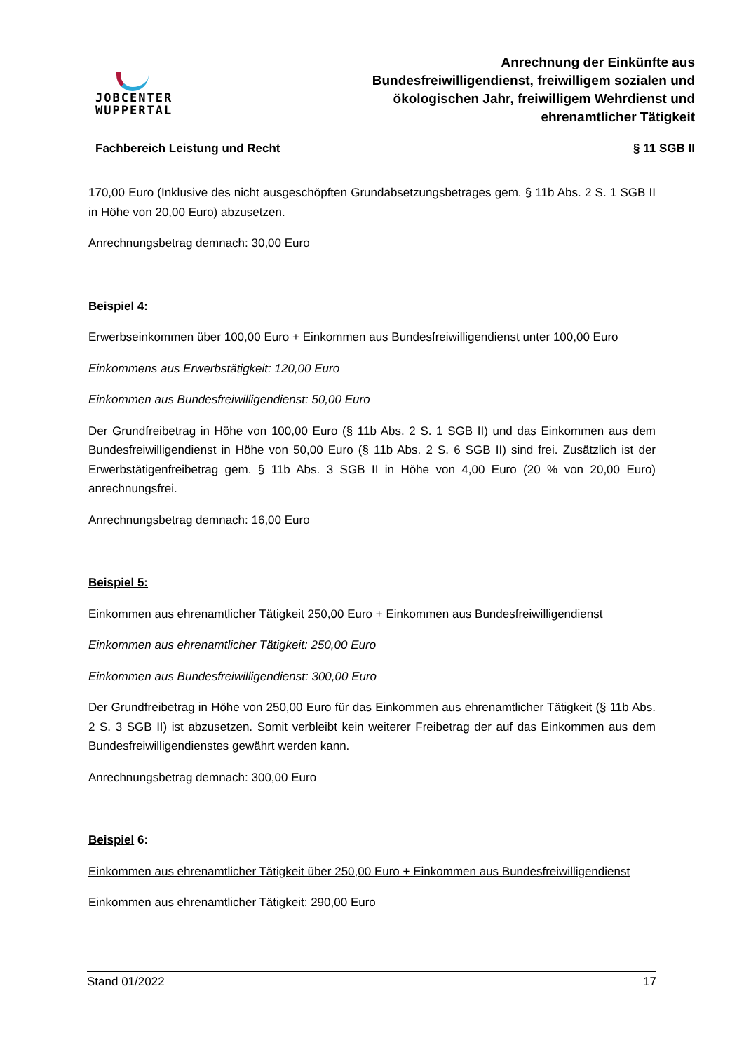JOBCENTER
WUPPERTAL
Anrechnung der Einkünfte aus
Bundesfreiwilligendienst, freiwilligem sozialen und
ökologischen Jahr, freiwilligem Wehrdienst und
ehrenamtlicher Tätigkeit
Fachbereich Leistung und Recht § 11 SGB II
170,00 Euro (Inklusive des nicht ausgeschöpften Grundabsetzungsbetrages gem. § 11b Abs. 2 S. 1 SGB II in Höhe von 20,00 Euro) abzusetzen.
Anrechnungsbetrag demnach: 30,00 Euro
Beispiel 4:
Erwerbseinkommen über 100,00 Euro + Einkommen aus Bundesfreiwilligendienst unter 100,00 Euro
Einkommens aus Erwerbstätigkeit: 120,00 Euro
Einkommen aus Bundesfreiwilligendienst: 50,00 Euro
Der Grundfreibetrag in Höhe von 100,00 Euro (§ 11b Abs. 2 S. 1 SGB II) und das Einkommen aus dem Bundesfreiwilligendienst in Höhe von 50,00 Euro (§ 11b Abs. 2 S. 6 SGB II) sind frei. Zusätzlich ist der Erwerbstätigenfreibetrag gem. § 11b Abs. 3 SGB II in Höhe von 4,00 Euro (20 % von 20,00 Euro) anrechnungsfrei.
Anrechnungsbetrag demnach: 16,00 Euro
Beispiel 5:
Einkommen aus ehrenamtlicher Tätigkeit 250,00 Euro + Einkommen aus Bundesfreiwilligendienst
Einkommen aus ehrenamtlicher Tätigkeit: 250,00 Euro
Einkommen aus Bundesfreiwilligendienst: 300,00 Euro
Der Grundfreibetrag in Höhe von 250,00 Euro für das Einkommen aus ehrenamtlicher Tätigkeit (§ 11b Abs. 2 S. 3 SGB II) ist abzusetzen. Somit verbleibt kein weiterer Freibetrag der auf das Einkommen aus dem Bundesfreiwilligendienstes gewährt werden kann.
Anrechnungsbetrag demnach: 300,00 Euro
Beispiel 6:
Einkommen aus ehrenamtlicher Tätigkeit über 250,00 Euro + Einkommen aus Bundesfreiwilligendienst
Einkommen aus ehrenamtlicher Tätigkeit: 290,00 Euro
Stand 01/2022 17